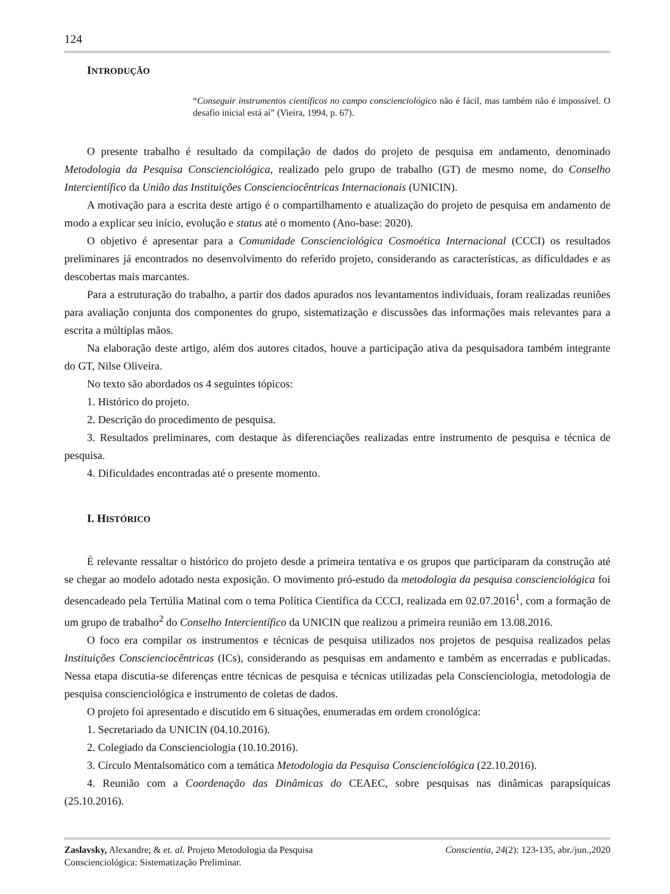124
INTRODUÇÃO
“Conseguir instrumentos científicos no campo conscienciológico não é fácil, mas também não é impossível. O desafio inicial está aí” (Vieira, 1994, p. 67).
O presente trabalho é resultado da compilação de dados do projeto de pesquisa em andamento, denominado Metodologia da Pesquisa Conscienciológica, realizado pelo grupo de trabalho (GT) de mesmo nome, do Conselho Intercientífico da União das Instituições Conscienciocêntricas Internacionais (UNICIN).
A motivação para a escrita deste artigo é o compartilhamento e atualização do projeto de pesquisa em andamento de modo a explicar seu início, evolução e status até o momento (Ano-base: 2020).
O objetivo é apresentar para a Comunidade Conscienciológica Cosmoética Internacional (CCCI) os resultados preliminares já encontrados no desenvolvimento do referido projeto, considerando as características, as dificuldades e as descobertas mais marcantes.
Para a estruturação do trabalho, a partir dos dados apurados nos levantamentos individuais, foram realizadas reuniões para avaliação conjunta dos componentes do grupo, sistematização e discussões das informações mais relevantes para a escrita a múltiplas mãos.
Na elaboração deste artigo, além dos autores citados, houve a participação ativa da pesquisadora também integrante do GT, Nilse Oliveira.
No texto são abordados os 4 seguintes tópicos:
1. Histórico do projeto.
2. Descrição do procedimento de pesquisa.
3. Resultados preliminares, com destaque às diferenciações realizadas entre instrumento de pesquisa e técnica de pesquisa.
4. Dificuldades encontradas até o presente momento.
I. HISTÓRICO
É relevante ressaltar o histórico do projeto desde a primeira tentativa e os grupos que participaram da construção até se chegar ao modelo adotado nesta exposição. O movimento pró-estudo da metodologia da pesquisa conscienciológica foi desencadeado pela Tertúlia Matinal com o tema Política Científica da CCCI, realizada em 02.07.2016<sup>1</sup>, com a formação de um grupo de trabalho<sup>2</sup> do Conselho Intercientífico da UNICIN que realizou a primeira reunião em 13.08.2016.
O foco era compilar os instrumentos e técnicas de pesquisa utilizados nos projetos de pesquisa realizados pelas Instituições Conscienciocêntricas (ICs), considerando as pesquisas em andamento e também as encerradas e publicadas. Nessa etapa discutia-se diferenças entre técnicas de pesquisa e técnicas utilizadas pela Conscienciologia, metodologia de pesquisa conscienciológica e instrumento de coletas de dados.
O projeto foi apresentado e discutido em 6 situações, enumeradas em ordem cronológica:
1. Secretariado da UNICIN (04.10.2016).
2. Colegiado da Conscienciologia (10.10.2016).
3. Círculo Mentalsomático com a temática Metodologia da Pesquisa Conscienciológica (22.10.2016).
4. Reunião com a Coordenação das Dinâmicas do CEAEC, sobre pesquisas nas dinâmicas parapsíquicas (25.10.2016).
Zaslavsky, Alexandre; & et. al. Projeto Metodologia da Pesquisa
Conscienciológica: Sistematização Preliminar.
Conscientia, 24(2): 123-135, abr./jun.,2020